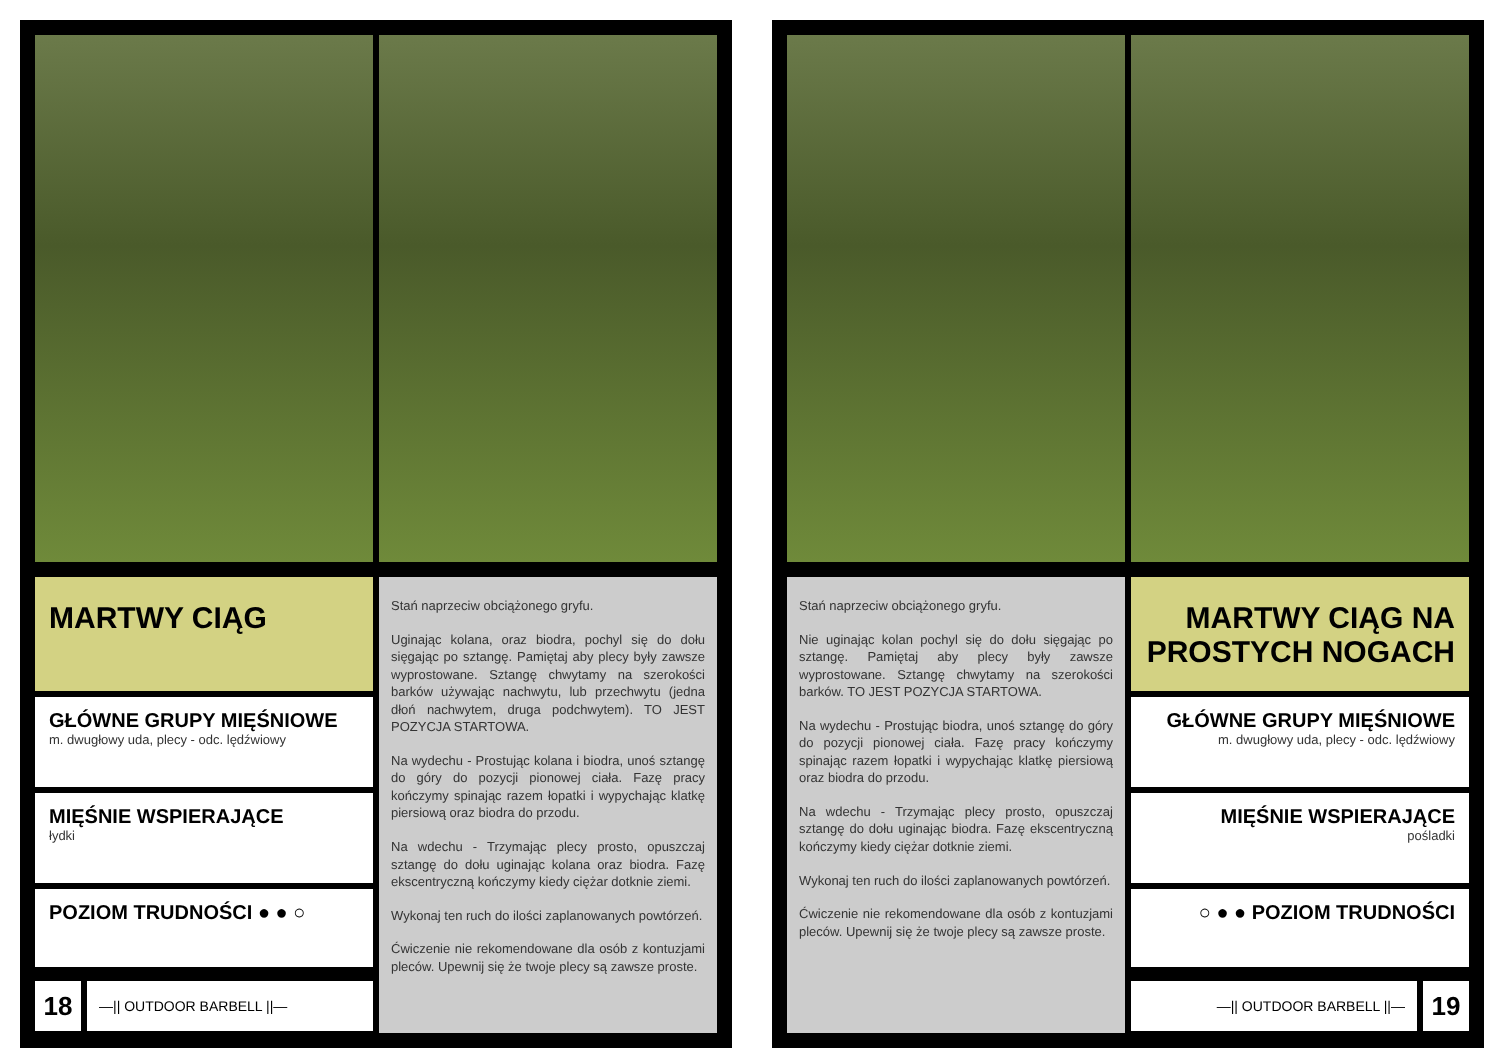MARTWY CIĄG
GŁÓWNE GRUPY MIĘŚNIOWE
m. dwugłowy uda, plecy - odc. lędźwiowy
MIĘŚNIE WSPIERAJĄCE
łydki
POZIOM TRUDNOŚCI ● ● ○
18
—|| OUTDOOR BARBELL ||—
Stań naprzeciw obciążonego gryfu.
Uginając kolana, oraz biodra, pochyl się do dołu sięgając po sztangę. Pamiętaj aby plecy były zawsze wyprostowane. Sztangę chwytamy na szerokości barków używając nachwytu, lub przechwytu (jedna dłoń nachwytem, druga podchwytem). TO JEST POZYCJA STARTOWA.
Na wydechu - Prostując kolana i biodra, unoś sztangę do góry do pozycji pionowej ciała. Fazę pracy kończymy spinając razem łopatki i wypychając klatkę piersiową oraz biodra do przodu.
Na wdechu - Trzymając plecy prosto, opuszczaj sztangę do dołu uginając kolana oraz biodra. Fazę ekscentryczną kończymy kiedy ciężar dotknie ziemi.
Wykonaj ten ruch do ilości zaplanowanych powtórzeń.
Ćwiczenie nie rekomendowane dla osób z kontuzjami pleców. Upewnij się że twoje plecy są zawsze proste.
Stań naprzeciw obciążonego gryfu.
Nie uginając kolan pochyl się do dołu sięgając po sztangę. Pamiętaj aby plecy były zawsze wyprostowane. Sztangę chwytamy na szerokości barków. TO JEST POZYCJA STARTOWA.
Na wydechu - Prostując biodra, unoś sztangę do góry do pozycji pionowej ciała. Fazę pracy kończymy spinając razem łopatki i wypychając klatkę piersiową oraz biodra do przodu.
Na wdechu - Trzymając plecy prosto, opuszczaj sztangę do dołu uginając biodra. Fazę ekscentryczną kończymy kiedy ciężar dotknie ziemi.
Wykonaj ten ruch do ilości zaplanowanych powtórzeń.
Ćwiczenie nie rekomendowane dla osób z kontuzjami pleców. Upewnij się że twoje plecy są zawsze proste.
MARTWY CIĄG NA PROSTYCH NOGACH
GŁÓWNE GRUPY MIĘŚNIOWE
m. dwugłowy uda, plecy - odc. lędźwiowy
MIĘŚNIE WSPIERAJĄCE
pośladki
○ ● ● POZIOM TRUDNOŚCI
—|| OUTDOOR BARBELL ||—
19